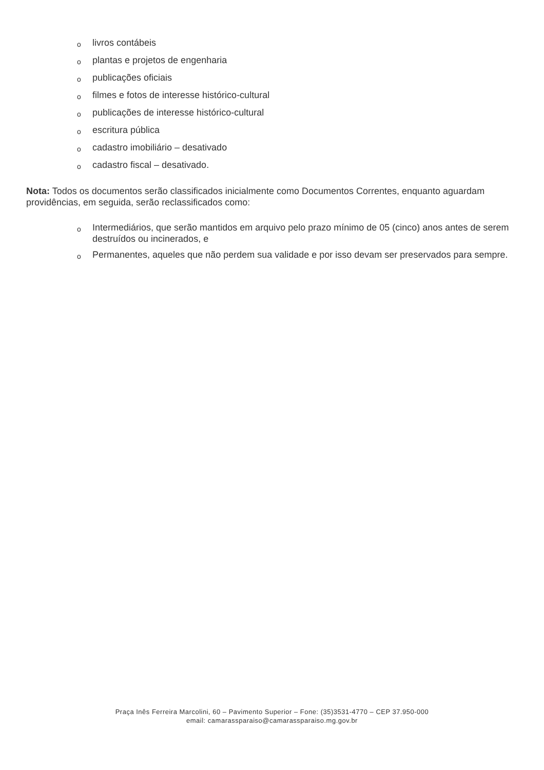olivros contábeis
oplantas e projetos de engenharia
opublicações oficiais
ofilmes e fotos de interesse histórico-cultural
opublicações de interesse histórico-cultural
oescritura pública
ocadastro imobiliário – desativado
ocadastro fiscal – desativado.
Nota: Todos os documentos serão classificados inicialmente como Documentos Correntes, enquanto aguardam providências, em seguida, serão reclassificados como:
o Intermediários, que serão mantidos em arquivo pelo prazo mínimo de 05 (cinco) anos antes de serem destruídos ou incinerados, e
o Permanentes, aqueles que não perdem sua validade e por isso devam ser preservados para sempre.
Praça Inês Ferreira Marcolini, 60 – Pavimento Superior – Fone: (35)3531-4770 – CEP 37.950-000
email: camarassparaiso@camarassparaiso.mg.gov.br